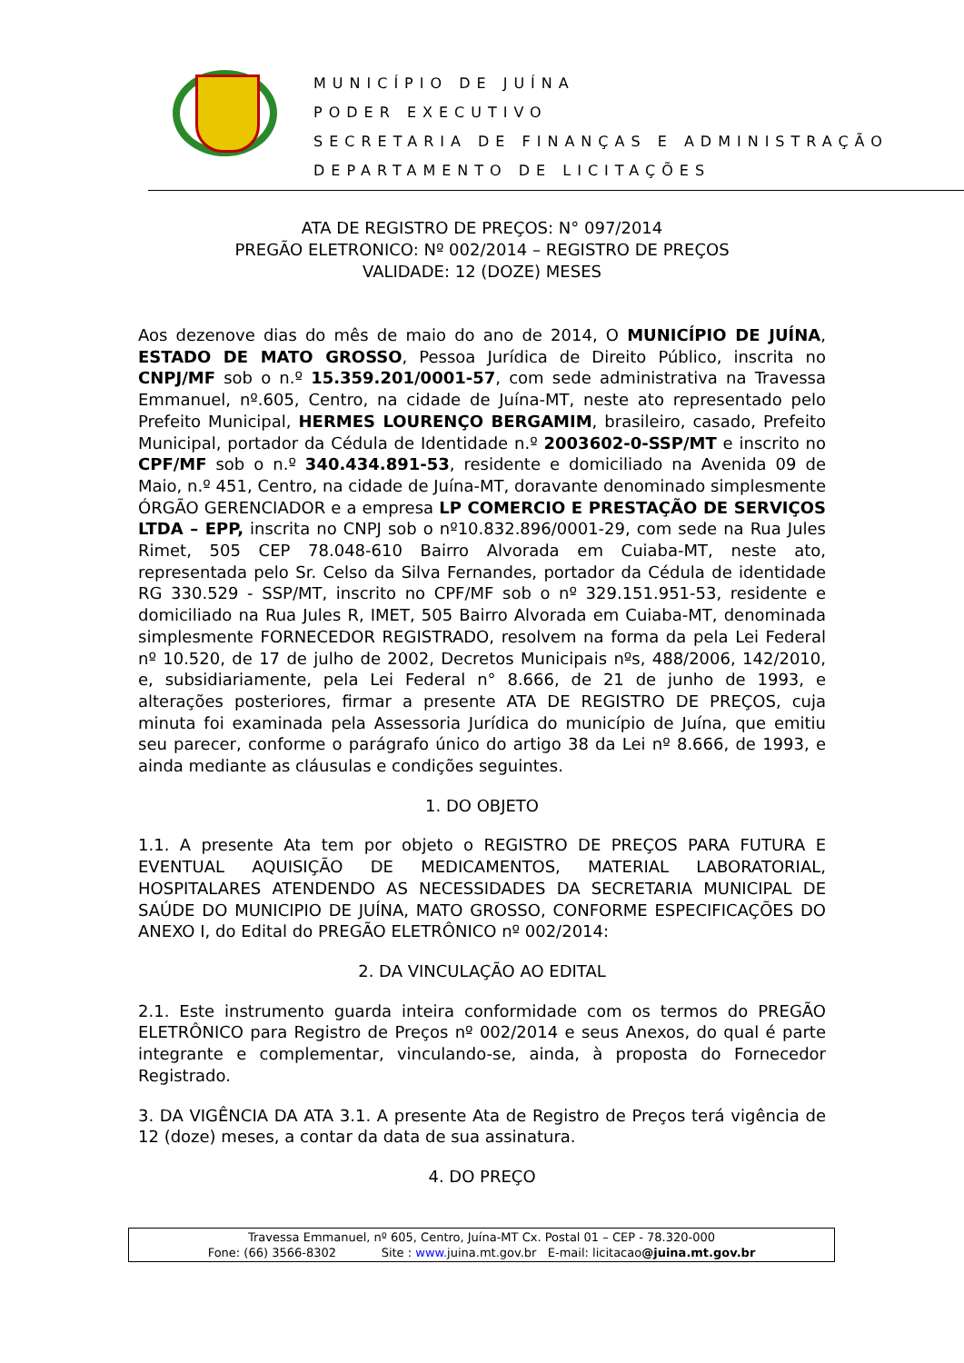MUNICÍPIO DE JUÍNA
PODER EXECUTIVO
SECRETARIA DE FINANÇAS E ADMINISTRAÇÃO
DEPARTAMENTO DE LICITAÇÕES
ATA DE REGISTRO DE PREÇOS: N° 097/2014
PREGÃO ELETRONICO: Nº 002/2014 – REGISTRO DE PREÇOS
VALIDADE: 12 (DOZE) MESES
Aos dezenove dias do mês de maio do ano de 2014, O MUNICÍPIO DE JUÍNA, ESTADO DE MATO GROSSO, Pessoa Jurídica de Direito Público, inscrita no CNPJ/MF sob o n.º 15.359.201/0001-57, com sede administrativa na Travessa Emmanuel, nº.605, Centro, na cidade de Juína-MT, neste ato representado pelo Prefeito Municipal, HERMES LOURENÇO BERGAMIM, brasileiro, casado, Prefeito Municipal, portador da Cédula de Identidade n.º 2003602-0-SSP/MT e inscrito no CPF/MF sob o n.º 340.434.891-53, residente e domiciliado na Avenida 09 de Maio, n.º 451, Centro, na cidade de Juína-MT, doravante denominado simplesmente ÓRGÃO GERENCIADOR e a empresa LP COMERCIO E PRESTAÇÃO DE SERVIÇOS LTDA – EPP, inscrita no CNPJ sob o nº10.832.896/0001-29, com sede na Rua Jules Rimet, 505 CEP 78.048-610 Bairro Alvorada em Cuiaba-MT, neste ato, representada pelo Sr. Celso da Silva Fernandes, portador da Cédula de identidade RG 330.529 - SSP/MT, inscrito no CPF/MF sob o nº 329.151.951-53, residente e domiciliado na Rua Jules R, IMET, 505 Bairro Alvorada em Cuiaba-MT, denominada simplesmente FORNECEDOR REGISTRADO, resolvem na forma da pela Lei Federal nº 10.520, de 17 de julho de 2002, Decretos Municipais nºs, 488/2006, 142/2010, e, subsidiariamente, pela Lei Federal n° 8.666, de 21 de junho de 1993, e alterações posteriores, firmar a presente ATA DE REGISTRO DE PREÇOS, cuja minuta foi examinada pela Assessoria Jurídica do município de Juína, que emitiu seu parecer, conforme o parágrafo único do artigo 38 da Lei nº 8.666, de 1993, e ainda mediante as cláusulas e condições seguintes.
1. DO OBJETO
1.1. A presente Ata tem por objeto o REGISTRO DE PREÇOS PARA FUTURA E EVENTUAL AQUISIÇÃO DE MEDICAMENTOS, MATERIAL LABORATORIAL, HOSPITALARES ATENDENDO AS NECESSIDADES DA SECRETARIA MUNICIPAL DE SAÚDE DO MUNICIPIO DE JUÍNA, MATO GROSSO, CONFORME ESPECIFICAÇÕES DO ANEXO I, do Edital do PREGÃO ELETRÔNICO nº 002/2014:
2. DA VINCULAÇÃO AO EDITAL
2.1. Este instrumento guarda inteira conformidade com os termos do PREGÃO ELETRÔNICO para Registro de Preços nº 002/2014 e seus Anexos, do qual é parte integrante e complementar, vinculando-se, ainda, à proposta do Fornecedor Registrado.
3. DA VIGÊNCIA DA ATA 3.1. A presente Ata de Registro de Preços terá vigência de 12 (doze) meses, a contar da data de sua assinatura.
4. DO PREÇO
Travessa Emmanuel, nº 605, Centro, Juína-MT Cx. Postal 01 – CEP - 78.320-000
Fone: (66) 3566-8302 Site : www. juina.mt.gov.br E-mail: licitacao@juina.mt.gov.br